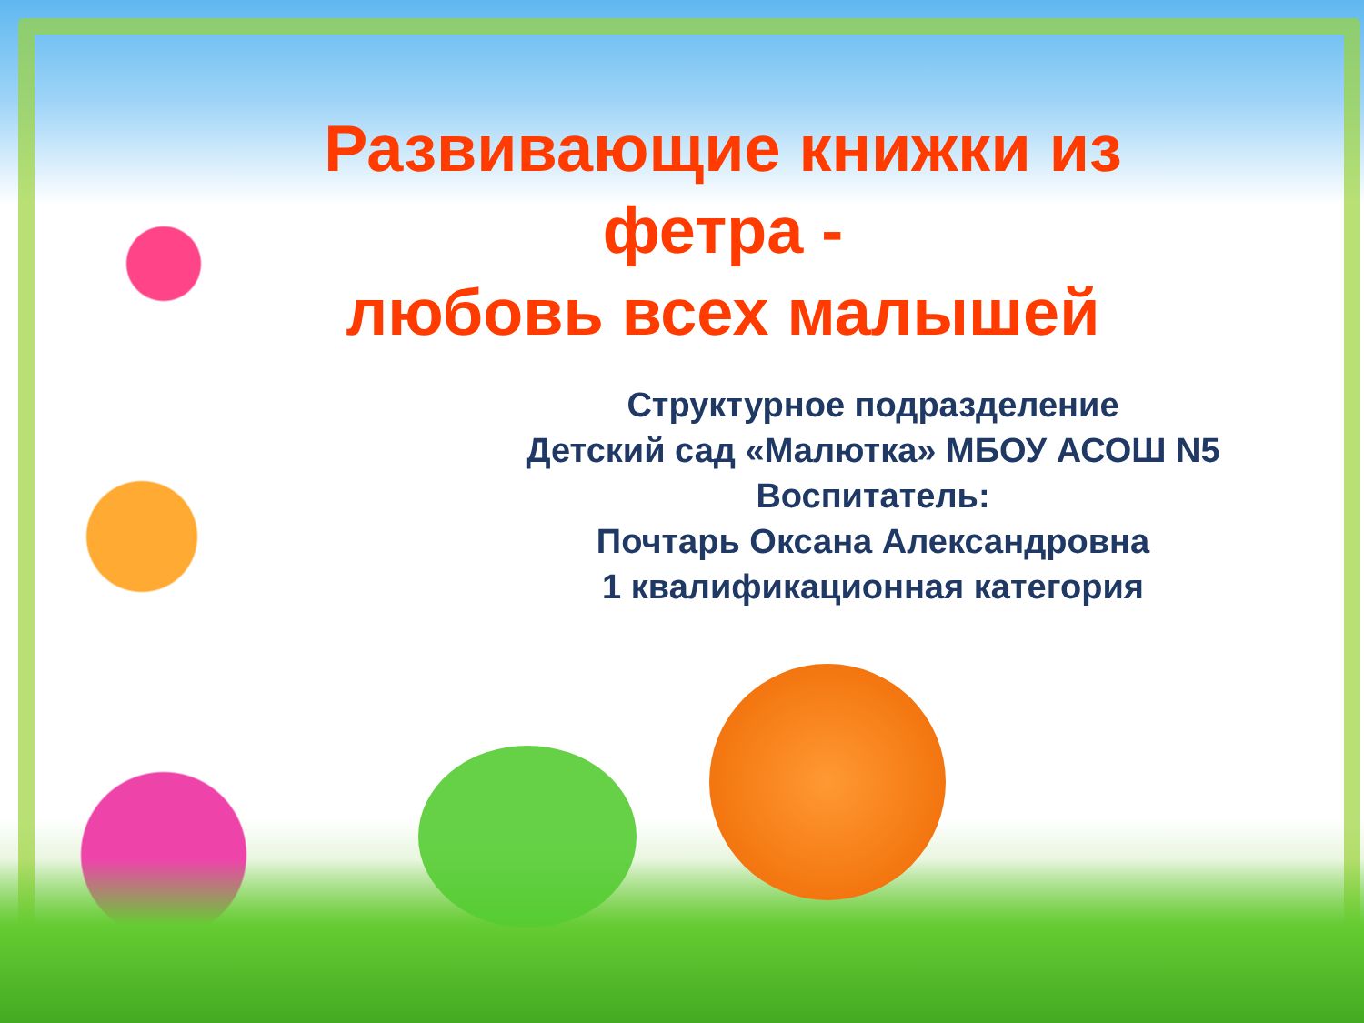Развивающие книжки из фетра -
любовь всех малышей
Структурное подразделение
Детский сад «Малютка» МБОУ АСОШ N5
Воспитатель:
Почтарь Оксана Александровна
1 квалификационная категория